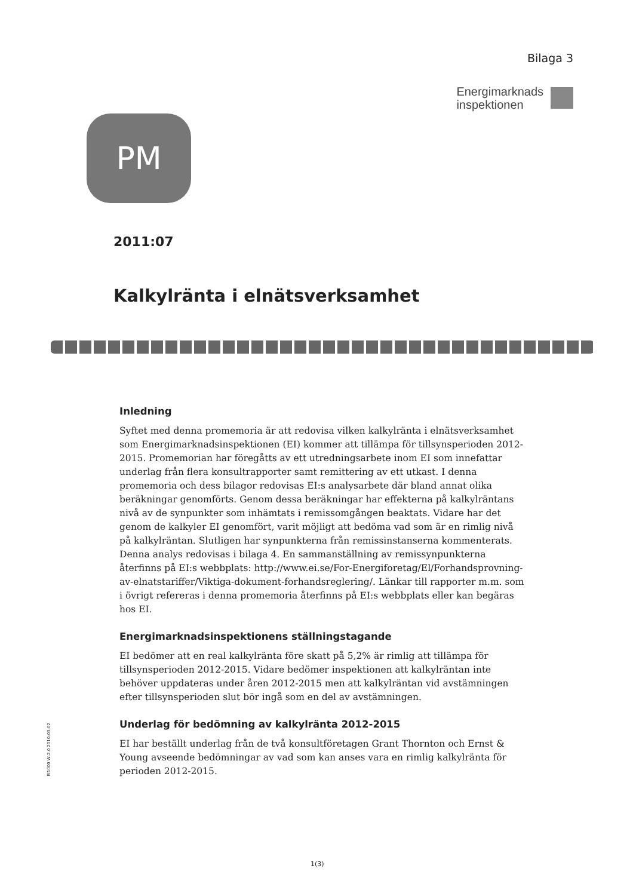Bilaga 3
Energimarknads
inspektionen
PM
2011:07
Kalkylränta i elnätsverksamhet
Inledning
Syftet med denna promemoria är att redovisa vilken kalkylränta i elnätsverksamhet som Energimarknadsinspektionen (EI) kommer att tillämpa för tillsynsperioden 2012-2015. Promemorian har föregåtts av ett utredningsarbete inom EI som innefattar underlag från flera konsultrapporter samt remittering av ett utkast. I denna promemoria och dess bilagor redovisas EI:s analysarbete där bland annat olika beräkningar genomförts. Genom dessa beräkningar har effekterna på kalkylräntans nivå av de synpunkter som inhämtats i remissomgången beaktats. Vidare har det genom de kalkyler EI genomfört, varit möjligt att bedöma vad som är en rimlig nivå på kalkylräntan. Slutligen har synpunkterna från remissinstanserna kommenterats. Denna analys redovisas i bilaga 4. En sammanställning av remissynpunkterna återfinns på EI:s webbplats: http://www.ei.se/For-Energiforetag/El/Forhandsprovning-av-elnatstariffer/Viktiga-dokument-forhandsreglering/. Länkar till rapporter m.m. som i övrigt refereras i denna promemoria återfinns på EI:s webbplats eller kan begäras hos EI.
Energimarknadsinspektionens ställningstagande
EI bedömer att en real kalkylränta före skatt på 5,2% är rimlig att tillämpa för tillsynsperioden 2012-2015. Vidare bedömer inspektionen att kalkylräntan inte behöver uppdateras under åren 2012-2015 men att kalkylräntan vid avstämningen efter tillsynsperioden slut bör ingå som en del av avstämningen.
Underlag för bedömning av kalkylränta 2012-2015
EI har beställt underlag från de två konsultföretagen Grant Thornton och Ernst & Young avseende bedömningar av vad som kan anses vara en rimlig kalkylränta för perioden 2012-2015.
EI1000 W-2.0 2010-03-02
1(3)